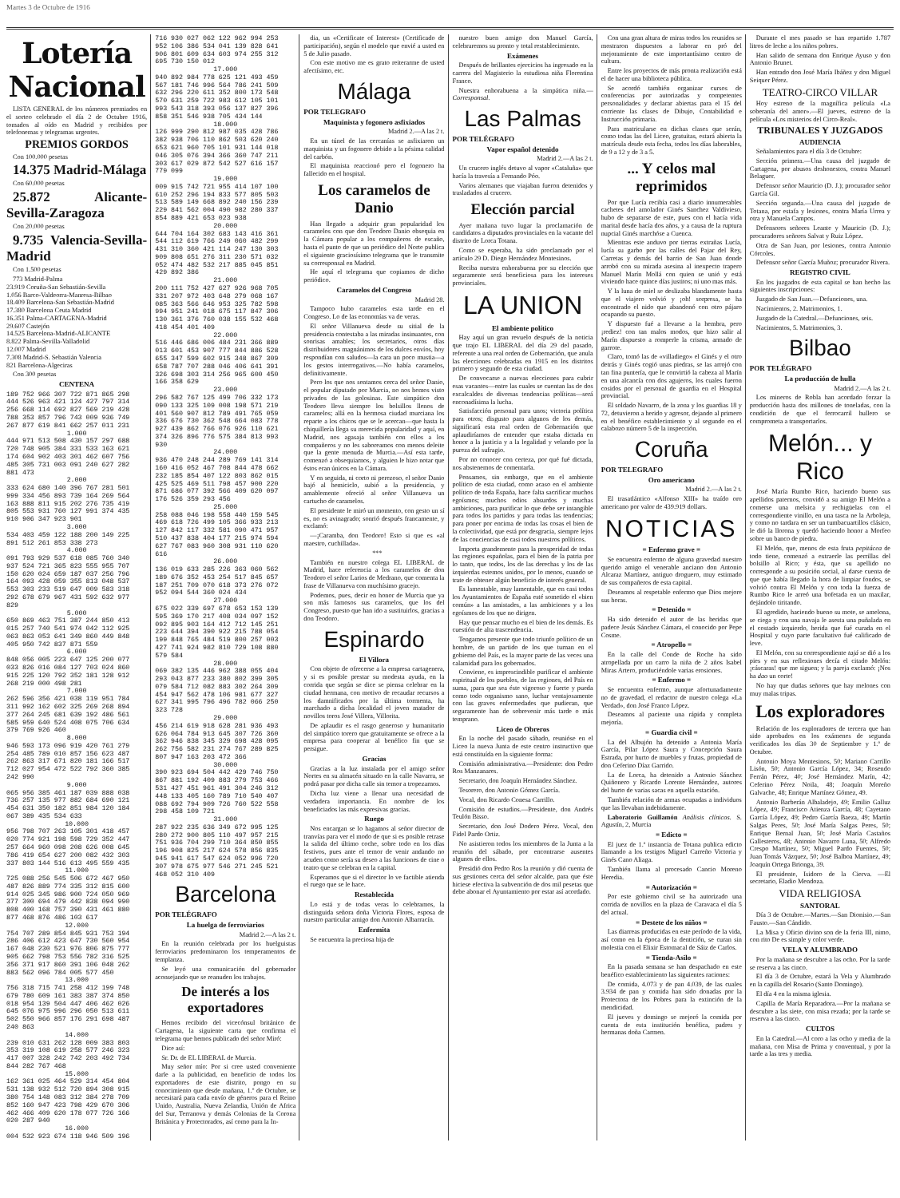Martes 3 de Octubre de 1916
Lotería Nacional
LISTA GENERAL de los números premiados en el sorteo celebrado el día 2 de Octubre 1916, tomados al oído en Madrid y recibidos por telefonemas y telegramas urgentes.
PREMIOS GORDOS
Con 100.000 pesetas
14.375 Madrid-Málaga
Con 60.000 pesetas
25.872 Alicante-Sevilla-Zaragoza
Con 20.000 pesetas
9.735 Valencia-Sevilla-Madrid
Con 1.500 pesetas
773 Madrid-Palma
23.919 Coruña-San Sebastián-Sevilla
1.056 Barco-Valdeorra-Manresa-Bilbao
18.409 Barcelona-San Sebastián-Madrid
17.380 Barcelona Ceuta Madrid
16.351 Palma-CARTAGENA-Madrid
29.607 Castejón
14.525 Barcelona-Madrid-ALICANTE
8.822 Palma-Sevilla-Valladolid
12.007 Madrid
7.308 Madrid-S. Sebastián Valencia
821 Barcelona-Algeciras
Con 300 pesetas
CENTENA
| 189 752 966 307 722 871 865 298 |
| 444 526 963 421 124 427 797 314 |
| 256 668 114 692 827 569 219 428 |
| 788 353 857 796 743 009 936 749 |
| 267 877 619 841 662 257 011 231 |
| 1.000 |
| 444 971 513 508 430 157 297 688 |
| 720 748 905 384 331 533 163 621 |
| 174 604 902 403 301 462 607 756 |
| 485 305 731 003 091 240 627 282 |
| 881 473 |
| 2.000 |
| 333 624 680 140 396 767 281 501 |
| 999 334 456 893 739 164 269 564 |
| 163 888 811 915 202 276 735 419 |
| 805 553 931 760 127 991 374 435 |
| 910 906 347 923 901 |
| 3.000 |
| 534 403 459 122 188 200 149 225 |
| 891 512 261 853 338 273 |
| 4.000 |
| 091 793 929 537 618 085 760 340 |
| 937 524 721 365 823 555 955 707 |
| 150 620 024 659 187 037 256 796 |
| 164 093 428 059 355 813 048 537 |
| 553 303 233 519 647 009 583 318 |
| 292 678 679 967 431 592 632 977 |
| 829 |
| 5.000 |
| 650 869 463 751 387 244 850 413 |
| 015 257 740 541 974 042 112 925 |
| 063 863 053 641 349 860 449 848 |
| 405 950 742 837 871 559 |
| 6.000 |
| 848 056 005 223 647 125 200 077 |
| 033 826 016 084 127 703 024 860 |
| 915 225 120 792 352 181 128 912 |
| 268 219 000 498 281 |
| 7.000 |
| 262 596 356 421 038 119 951 784 |
| 311 992 162 602 325 269 268 894 |
| 377 264 245 681 639 192 486 561 |
| 585 959 640 524 408 075 706 634 |
| 379 769 926 460 |
| 8.000 |
| 946 593 173 096 919 420 761 279 |
| 254 485 789 010 857 156 623 487 |
| 262 863 317 671 820 181 166 517 |
| 712 027 954 472 522 792 360 385 |
| 242 990 |
| 9.000 |
| 065 956 385 461 187 039 888 038 |
| 736 257 135 977 882 684 690 121 |
| 454 631 350 182 851 984 120 184 |
| 067 389 435 534 633 |
| 10.000 |
| 956 798 707 263 105 301 418 457 |
| 020 774 921 198 598 729 352 447 |
| 257 664 960 098 208 626 008 645 |
| 786 419 654 627 200 082 432 303 |
| 337 803 144 516 613 495 559 435 |
| 11.000 |
| 725 088 256 545 506 672 467 950 |
| 487 826 889 774 335 312 815 600 |
| 914 025 345 986 900 724 050 969 |
| 377 300 694 479 442 838 094 990 |
| 808 400 168 757 390 431 461 880 |
| 877 468 876 486 103 617 |
| 12.000 |
| 754 707 289 854 845 931 753 194 |
| 286 406 612 423 647 730 560 954 |
| 167 048 230 521 976 806 875 777 |
| 905 662 798 753 556 782 316 525 |
| 356 371 917 860 391 106 048 262 |
| 883 562 096 784 005 577 450 |
| 13.000 |
| 756 318 715 741 258 412 199 748 |
| 679 780 609 161 383 387 374 850 |
| 018 954 139 504 447 406 462 026 |
| 645 076 975 996 296 050 513 611 |
| 502 550 966 857 176 291 698 487 |
| 240 863 |
| 14.000 |
| 239 010 631 262 128 009 383 803 |
| 353 319 108 619 258 577 246 323 |
| 417 007 328 242 742 203 492 734 |
| 844 282 767 468 |
| 15.000 |
| 162 361 025 464 529 314 454 804 |
| 531 138 932 512 720 894 308 915 |
| 380 754 148 083 312 384 278 709 |
| 852 160 947 423 798 429 670 306 |
| 462 466 409 620 178 077 726 166 |
| 020 287 940 |
| 16.000 |
| 004 532 923 674 118 946 509 196 |
| 716 930 027 062 122 962 994 253 |
| 952 106 386 534 041 139 828 641 |
| 906 801 609 634 603 974 255 312 |
| 695 730 150 012 |
| 17.000 |
| 940 892 984 778 625 121 493 459 |
| 567 181 746 996 564 786 241 509 |
| 632 296 220 611 352 800 173 548 |
| 570 631 259 722 983 612 105 101 |
| 993 543 318 393 056 137 827 396 |
| 858 351 546 938 705 434 144 |
| 18.000 |
| 126 999 290 812 987 035 428 786 |
| 382 938 706 110 862 503 620 240 |
| 653 621 960 705 101 931 144 018 |
| 046 305 076 394 366 360 747 211 |
| 303 617 029 872 542 527 616 157 |
| 779 099 |
| 19.000 |
| 009 915 742 721 955 414 107 100 |
| 610 252 296 194 833 577 805 503 |
| 513 589 149 668 892 240 156 239 |
| 229 841 562 004 490 982 280 337 |
| 854 889 421 653 023 938 |
| 20.000 |
| 644 704 164 302 683 143 416 361 |
| 544 112 619 766 249 060 482 299 |
| 431 310 360 421 114 247 130 303 |
| 909 808 651 276 311 230 571 032 |
| 052 474 482 532 217 885 045 851 |
| 429 892 386 |
| 21.000 |
| 200 111 752 427 627 926 968 705 |
| 331 207 972 403 648 279 068 167 |
| 085 363 566 646 953 325 782 598 |
| 994 951 241 018 675 117 847 306 |
| 130 361 376 760 038 155 532 468 |
| 418 454 401 409 |
| 22.000 |
| 516 446 686 006 484 231 366 889 |
| 013 601 453 907 777 844 886 528 |
| 655 347 599 602 915 348 867 309 |
| 658 787 707 288 046 406 641 391 |
| 326 698 303 314 256 965 600 450 |
| 166 358 629 |
| 23.000 |
| 296 582 767 125 499 706 332 173 |
| 090 133 325 109 008 198 571 219 |
| 401 560 907 812 789 491 765 059 |
| 336 676 730 362 548 664 083 778 |
| 927 439 862 766 076 926 110 621 |
| 374 326 896 776 575 384 813 993 |
| 930 |
| 24.000 |
| 936 470 248 244 289 769 141 314 |
| 160 416 052 467 708 844 478 662 |
| 232 185 854 407 122 803 862 015 |
| 425 525 469 511 798 457 900 220 |
| 871 686 077 392 566 409 620 097 |
| 176 526 359 293 456 |
| 25.000 |
| 258 088 046 198 558 440 159 545 |
| 469 618 726 499 105 366 933 213 |
| 127 842 117 332 581 090 471 957 |
| 510 437 838 404 177 215 974 594 |
| 627 767 083 960 308 931 110 620 |
| 616 |
| 26.000 |
| 136 019 633 285 226 363 060 562 |
| 189 676 352 453 254 517 845 657 |
| 187 251 709 070 618 373 276 072 |
| 952 094 544 360 024 434 |
| 27.000 |
| 675 022 339 697 678 653 153 139 |
| 595 369 170 217 408 034 097 152 |
| 092 895 903 164 412 712 145 251 |
| 223 644 394 390 922 215 788 054 |
| 199 848 765 484 519 800 257 003 |
| 427 741 924 982 810 729 108 880 |
| 579 584 |
| 28.000 |
| 069 382 135 446 962 388 055 404 |
| 293 043 877 233 380 802 399 305 |
| 079 584 712 082 883 302 264 309 |
| 454 947 562 478 106 981 677 327 |
| 627 341 995 796 496 782 066 250 |
| 323 728 |
| 29.000 |
| 456 214 619 918 628 281 936 493 |
| 626 064 784 913 645 307 726 360 |
| 362 946 838 345 329 698 428 095 |
| 262 756 582 231 274 767 289 825 |
| 807 947 163 203 472 366 |
| 30.000 |
| 390 923 694 504 442 429 746 750 |
| 867 881 192 409 883 279 753 466 |
| 531 427 451 961 491 304 246 312 |
| 448 133 405 160 789 710 540 407 |
| 088 692 794 909 726 760 522 558 |
| 298 458 109 721 |
| 31.000 |
| 287 922 235 636 349 672 995 125 |
| 280 272 900 805 110 497 957 215 |
| 751 936 704 299 710 364 850 855 |
| 196 908 825 217 624 578 856 835 |
| 945 941 617 547 624 052 996 720 |
| 307 978 675 977 546 271 245 521 |
| 468 052 310 409 |
Barcelona
POR TELÉGRAFO
La huelga de ferroviarios
Madrid 2.—A las 2 t.
En la reunión celebrada por los huelguistas ferroviarios predominaron los temperamentos de templanza.
Se leyó una comunicación del gobernador aconsejando que se reanuden los trabajos.
De interés a los exportadores
Hemos recibido del vicecónsul británico de Cartagena, la siguiente carta que confirma el telegrama que hemos publicado del señor Miró:
Dice así:
Sr. Dr. de EL LIBERAL de Murcia.
Muy señor mío: Por si cree usted conveniente darle a la publicidad, en beneficio de todos los exportadores de este distrito, pongo en su conocimiento que desde mañana, 1.º de Octubre, se necesitará para cada envío de géneros para el Reino Unido, Australia, Nueva Zelandia, Unión de Africa del Sur, Terranova y demás Colonias de la Corona Británica y Protectorados, así como para la In-
dia, un «Certificate of Interest» (Certificado de participación), según el modelo que envié a usted en 5 de Julio pasado.
Con este motivo me es grato reiterarme de usted afectísimo, etc.
Málaga
POR TELEGRAFO
Maquinista y fogonero asfixiados
Madrid 2.—A las 2 t.
En un túnel de las cercanías se asfixiaron un maquinista y un fogonero debido a la pésima calidad del carbón.
El maquinista reaccionó pero el fogonero ha fallecido en el hospital.
Los caramelos de Danio
Han llegado a adquirir gran popularidad los caramelos con que don Teodoro Danio obsequia en la Cámara popular a los compañeros de escaño, hasta el punto de que un periódico del Norte publica el siguiente graciosísimo telegrama que le transmite su corresponsal en Madrid.
He aquí el telegrama que copiamos de dicho periódico.
Caramelos del Congreso
Madrid 28.
Tampoco hubo caramelos esta tarde en el Congreso. Lo de las economías va de veras.
El señor Villanueva desde su sitial de la presidencia contestaba a las miradas insinuantes, con sonrisas amables; los secretarios, otros días distribuidores magnánimos de los dulces envíos, hoy respondían con saludos—la cara un poco mustia—a los gestos interrogativos.—No había caramelos, definitivamente.
Pero los que nos sentamos cerca del señor Danio, el popular diputado por Murcia, no nos hemos visto privados de las golosinas. Este simpático don Teodoro lleva siempre los bolsillos llenos de caramelos; allá en la hermosa ciudad murciana los reparte a los chicos que se le acercan—que hasta la chiquillería llega su merecida popularidad y aquí, en Madrid, nos agasaja también con ellos a los compañeros y no les saboreamos con menos deleite que la gente menuda de Murcia.—Así esta tarde, comenzó a obsequiarnos, y alguien le hizo notar que éstos eran únicos en la Cámara.
Y en seguida, ni corto ni perezoso, el señor Danio bajó al hemiciclo, subió a la presidencia, y amablemente ofreció al señor Villanueva un cartucho de caramelos.
El presidente le miró un momento, con gesto un sí es, no es avinagrado; sonrió después francamente, y exclamó:
—¡Caramba, don Teodoro! Esto si que es «al maestro, cuchillada».
***
También en nuestro colega EL LIBERAL de Madrid, hace referencia a los caramelos de don Teodoro el señor Larios de Medrano, que comenta la frase de Villanueva con muchísimo gracejo.
Podemos, pues, decir en honor de Murcia que ya son más famosos sus caramelos, que los del Congreso, puesto que han ido a sustituirlos, gracias a don Teodoro.
Espinardo
El Villora
Con objeto de ofrecerse a la empresa cartagenera, y si es posible prestar su modesta ayuda, en la corrida que según se dice se piensa celebrar en la ciudad hermana, con motivo de recaudar recursos a los damnificados por la última tormenta, ha marchado a dicha localidad el joven matador de novillos toros José Villora, Villorita.
De aplaudir es el rasgo generoso y humanitario del simpático torero que gratuitamente se ofrece a la empresa para cooperar al benéfico fin que se persigue.
Gracias
Gracias a la luz instalada por el amigo señor Nortes en su almacén situado en la calle Navarra, se podrá pasar por dicha calle sin temor a tropezarnos.
Dicha luz viene a llenar una necesidad de verdadera importancia. En nombre de los beneficiados las más expresivas gracias.
Ruego
Nos encargan se lo hagamos al señor director de tranvías para ver el modo de que si es posible retrase la salida del último coche, sobre todo en los días festivos, pues ante el temor de venir andando no acuden como sería su deseo a las funciones de cine o teatro que se celebran en la capital.
Esperamos que si el director lo ve factible atienda el ruego que se le hace.
Restablecida
Lo está y de todas veras lo celebramos, la distinguida señora doña Victoria Flores, esposa de nuestro particular amigo don Antonio Albarracín.
Enfermita
Se encuentra la preciosa hija de
nuestro buen amigo don Manuel García, celebraremos su pronto y total restablecimiento.
Exámenes
Después de brillantes ejercicios ha ingresado en la carrera del Magisterio la estudiosa niña Florentina Franco.
Nuestra enhorabuena a la simpática niña.—Corresponsal.
Las Palmas
POR TELÉGRAFO
Vapor español detenido
Madrid 2.—A las 2 t.
Un crucero inglés detuvo al vapor «Cataluña» que hacía la travesía a Fernando Póo.
Varios alemanes que viajaban fueron detenidos y trasladados al crucero.
Elección parcial
Ayer mañana tuvo lugar la proclamación de candidatos a diputados provinciales en la vacante del distrito de Lorca Totana.
Como se esperaba, ha sido proclamado por el artículo 29 D. Diego Hernández Montesinos.
Reciba nuestra enhorabuena por su elección que seguramente será beneficiosa para los intereses provinciales.
LA UNION
El ambiente político
Hay aquí un gran revuelo después de la noticia que trajo EL LIBERAL del día 29 del pasado, referente a una real orden de Gobernación, que anula las elecciones celebradas en 1915 en los distritos primero y segundo de esta ciudad.
De convocarse a nuevas elecciones para cubrir esas vacantes—entre las cuales se cuentan las de dos excalcaldes de diversas tendencias políticas—será enconadísima la lucha.
Satisfacción personal para unos; victoria política para otros; disgusto para algunos de los demás, significará esta real orden de Gobernación que aplaudiríamos de entender que estaba dictada en honor a la justicia y a la legalidad y velando por la pureza del sufragio.
Por no conocer con certeza, por qué fué dictada, nos abstenemos de comentarla.
Pensamos, sin embargo, que en el ambiente político de esta ciudad, como acaso en el ambiente político de toda España, hace falta sacrificar muchos egoísmos; muchos odios absurdos y muchas ambiciones, para purificar lo que debe ser intangible para todos los partidos y para todas las tendencias; para poner por encima de todas las cosas el bien de la colectividad, que está por desgracia, siempre lejos de las conciencias de casi todos nuestros políticos.
Importa grandemente para la prosperidad de todas las regiones españolas, para el bien de la patria por lo tanto, que todos, los de las derechas y los de las izquierdas estemos unidos, por lo menos, cuando se trate de obtener algún beneficio de interés general.
Es lamentable, muy lamentable, que en casi todos los Ayuntamientos de España esté sometido el «bien común» a las amistades, a las ambiciones y a los egoísmos de los que no dirigen.
Hay que pensar mucho en el bien de los demás. Es cuestión de alta trascendencia.
Tengamos presente que todo triunfo político de un hombre, de un partido de los que turnan en el gobierno del País, es la mayor parte de las veces una calamidad para los gobernados.
Conviene, es imprescindible purificar el ambiente espiritual de los pueblos, de las regiones, del País en suma, ¡para que sea éste vigoroso y fuerte y pueda como todo organismo sano, luchar ventajosamente con las graves enfermedades que pudieran, que seguramente han de sobrevenir más tarde o más temprano.
Liceo de Obreros
En la noche del pasado sábado, reunióse en el Liceo la nueva Junta de este centro instructivo que está constituída en la siguiente forma:
Comisión administrativa.—Presidente: don Pedro Ros Manzanares.
Secretario, don Joaquín Hernández Sánchez.
Tesorero, don Antonio Gómez García.
Vocal, don Ricardo Conesa Carrillo.
Comisión de estudios.—Presidente, don Andrés Teulón Bisso.
Secretario, don José Dodero Pérez. Vocal, don Fidel Pardo Ortiz.
No asistieron todos los miembros de la Junta a la reunión del sábado, por encontrarse ausentes algunos de ellos.
Presidió don Pedro Ros la reunión y dió cuenta de sus gestiones cerca del señor alcalde, para que éste hiciese efectiva la subvención de dos mil pesetas que debe abonar el Ayuntamiento por estar así acordado.
Con una gran altura de miras todos los reunidos se mostraron dispuestos a laborar en pró del mejoramiento de este importantísimo centro de cultura.
Entre los proyectos de más pronta realización está el de hacer una biblioteca pública.
Se acordó también organizar cursos de conferencias por autorizadas y competentes personalidades y declarar abiertas para el 15 del corriente las clases de Dibujo, Contabilidad e Instrucción primaria.
Para matricularse en dichas clases que serán, como todas las del Liceo, gratuitas, estará abierta la matrícula desde esta fecha, todos los días laborables, de 9 a 12 y de 3 a 5.
... Y celos mal reprimidos
Por que Lucía recibía casi a diario innumerables cachetes del amolador Ginés Sanchez Valdivieso, hubo de separarse de este, pues con el hacía vida marital desde hacía dos años, y a causa de la ruptura nupcial Ginés marchóse a Cuenca.
Mientras este anduvo por tierras extrañas Lucía, lucía su garbo por las calles del Pajar del Rey, Carretas y demás del barrio de San Juan donde arrobó con su mirada asesina al inexpecto trapero Manuel Marín Mollá con quien se unió y está viviendo hace quince días justitos; ni uno mas más.
Y la luna de miel se deslizaba blandamente hasta que el viajero volvió y ¡oh! sorpresa, se ha encontrado el nido que abandonó con otro pájaro ocupando su puesto.
Y dispuesto fué a llevarse a la hembra, pero ¡rediez! con tan malos modos, que hizo salir al Marín dispuesto a romperle la crisma, armado de garrote.
Claro, tomó las de «villadiego» el Ginés y el otro detrás y Ginés cogió unas piedras, se las arrojó con tan fina puntería, que le convirtió la cabeza al Marín en una alcancía con dos agujeros, los cuales fueron cosidos por el personal de guardia en el Hospital provincial.
El soldado Navarro, de la zona y los guardias 18 y 72, detuvieron a herido y agresor, dejando al primero en el benéfico establecimiento y al segundo en el calabozo número 5 de la inspección.
Coruña
POR TELEGRAFO
Oro americano
Madrid 2.—A las 2 t.
El trasatlántico «Alfonso XIII» ha traído oro americano por valor de 439.919 dollars.
NOTICIAS
= Enfermo grave =
Se encuentra enfermo de alguna gravedad nuestro querido amigo el venerable anciano don Antonio Alcaraz Martínez, antiguo droguero, muy estimado de sus compañeros de esta capital.
Deseamos al respetable enfermo que Dios mejore sus horas.
= Detenido =
Ha sido detenido el autor de las heridas que padece Jesús Sánchez Cámara, el conocido por Pepe Cosme.
= Atropello =
En la calle del Conde de Roche ha sido atropellada por un carro la niña de 2 años Isabel Miras Artero, produciéndole varias erosiones.
= Enfermo =
Se encuentra enfermo, aunque afortunadamente no de gravedad, el redactor de nuestro colega «La Verdad», don José Franco López.
Deseamos al paciente una rápida y completa mejoría.
= Guardia civil =
La del Albujón ha detenido a Antonia María García, Pilar López Saura y Concepción Saura Estrada, por hurto de muebles y frutas, propiedad de don Ceferino Díaz Garrido.
La de Lorca, ha detenido a Antonio Sánchez Quiñonero y Ricardo Lorente Hernández, autores del hurto de varias sacas en aquella estación.
También relación de armas ocupadas a individuos que las llevaban indebidamente.
Laboratorio Guillamón Análisis clínicos. S. Agustín, 2, Murcia
= Edicto =
El juez de 1.ª instancia de Totana publica edicto llamando a los testigos Miguel Carreño Victoria y Ginés Cano Aliaga.
También llama al procesado Cancio Moreno Heredia.
= Autorización =
Por este gobierno civil se ha autorizado una corrida de novillos en la plaza de Caravaca el día 5 del actual.
= Destete de los niños =
Las diarreas producidas en este período de la vida, así como en la época de la dentición, se curan sin molestia con el Elixir Estomacal de Sáiz de Carlos.
= Tienda-Asilo =
En la pasada semana se han despachado en este benéfico establecimiento las siguientes raciones:
De comida, 4.073 y de pan 4.039, de las cuales 3.934 de pan y comida han sido donadas por la Protectora de los Pobres para la extinción de la mendicidad.
El jueves y domingo se mejoró la comida por cuenta de esta institución benéfica, padres y hermanas doña Carmen.
Durante el mes pasado se han repartido 1.787 litros de leche a los niños pobres.
Han salido de semana don Enrique Ayuso y don Antonio Brunet.
Han entrado don José María Ibáñez y don Miguel Seiquer Pérez.
TEATRO-CIRCO VILLAR
Hoy estreno de la magnífica película «La soberanía del amor».—El jueves, estreno de la película «Los misterios del Circo-Real».
TRIBUNALES Y JUZGADOS
AUDIENCIA
Señalamientos para el día 3 de Octubre:
Sección primera.—Una causa del juzgado de Cartagena, por abusos deshonestos, contra Manuel Belaguer.
Defensor señor Mauricio (D. J.); procurador señor García Gil.
Sección segunda.—Una causa del juzgado de Totana, por estafa y lesiones, contra María Urrea y otra y Manuela Campos.
Defensores señores Leante y Mauricio (D. J.); procuradores señores Salvat y Ruiz López.
Otra de San Juan, por lesiones, contra Antonio Córcoles.
Defensor señor García Muñoz; procurador Rivera.
REGISTRO CIVIL
En los juzgados de esta capital se han hecho las siguientes inscripciones:
Juzgado de San Juan.—Defunciones, una.
Nacimientos, 2. Matrimonios, 1.
Juzgado de la Catedral.—Defunciones, seis.
Nacimientos, 5. Matrimonios, 3.
Bilbao
POR TELÉGRAFO
La producción de hulla
Madrid 2.—A las 2 t.
Los mineros de Robla han acordado forzar la producción hasta dos millones de toneladas, con la condición de que el ferrocarril hullero se comprometa a transportarlos.
Melón... y Rico
José María Rumbo Rico, haciendo bueno sus apellidos paternos, convidó a su amigo El Melón a comerse una melsica y rechigüelas con el correspondiente vinillo, en una tasca ne la Arboleja, y como no tardara en ser un tumbacuartillos clásico, le dió la llorona y quedó haciendo honor a Morfeo sobre un banco de piedra.
El Melón, que, menos de esta fruta pepitácea de todo tiene, comenzó a extraerle las perrillas del bolsillo al Rico; y ésta, que su apellido no corresponde a su posición social, al darse cuenta de que que había llegado la hora de limpiar fondos, se volvió contra El Melón y con toda la fuerza de Rumbo Rico le arreó una bofetada en un maxilar, dejándolo tiritando.
El agredido, haciendo bueno su mote, se amelona, se ciega y con una navaja le asesta una puñalada en el costado izquierdo, herida que fué curada en el Hospital y cuyo parte facultativo fué calificado de leve.
El Melón, con su correspondiente tajá se dió a los pies y en sus reflexiones decía el citado Melón: ¡cáscaras! que me siguen; y la pareja exclamó: ¡Nos ha dao un corte!
No hay que dudas señores que hay melones con muy malas tripas.
Los exploradores
Relación de los exploradores de tercera que han sido aprobados en los exámenes de segunda verificados los días 30 de Septiembre y 1.º de Octubre.
Antonio Moya Montesinos, 50; Mariano Carrillo Lisón, 50; Antonio García López, 34; Rosendo Ferrán Pérez, 40; José Hernández Marín, 42; Ceferino Pérez Noila, 48; Joaquín Moreño Galvache, 48; Enrique Martínez Gómez, 49.
Antonio Barberán Albaladejo, 49; Emilio Galluz López, 49; Francisco Atienza García, 48; Cayetano García López, 49; Pedro García Baeza, 49; Martín Salgas Peres, 50; José María Salgas Peres, 50; Enrique Bernal Juan, 50; José María Castaños Gallesteros, 48; Antonio Navarro Luna, 50; Alfredo Crespo Martínez, 50; Miguel Pardo Fuentes, 50; Juan Tomás Vázquez, 50; José Balboa Martínez, 49; Joaquín Ortega Brionga, 39.
El presidente, Isidoro de la Cierva. —El secretario, Eladio Mendoza.
VIDA RELIGIOSA
SANTORAL
Día 3 de Octubre.—Martes.—San Dionisio.—San Fausto.—San Cándido.
La Misa y Oficio divino son de la feria III, nimo, con rito De es simple y color verde.
VELA Y ALUMBRADO
Por la mañana se descubre a las ocho. Por la tarde se reserva a las cinco.
El día 3 de Octubre, estará la Vela y Alumbrado en la capilla del Rosario (Santo Domingo).
El día 4 en la misma iglesia.
Capilla de María Reparadora.—Por la mañana se descubre a las siete, con misa rezada; por la tarde se reserva a las cinco.
CULTOS
En la Catedral.—Al coro a las ocho y media de la mañana, con Misa de Prima y conventual, y por la tarde a las tres y media.